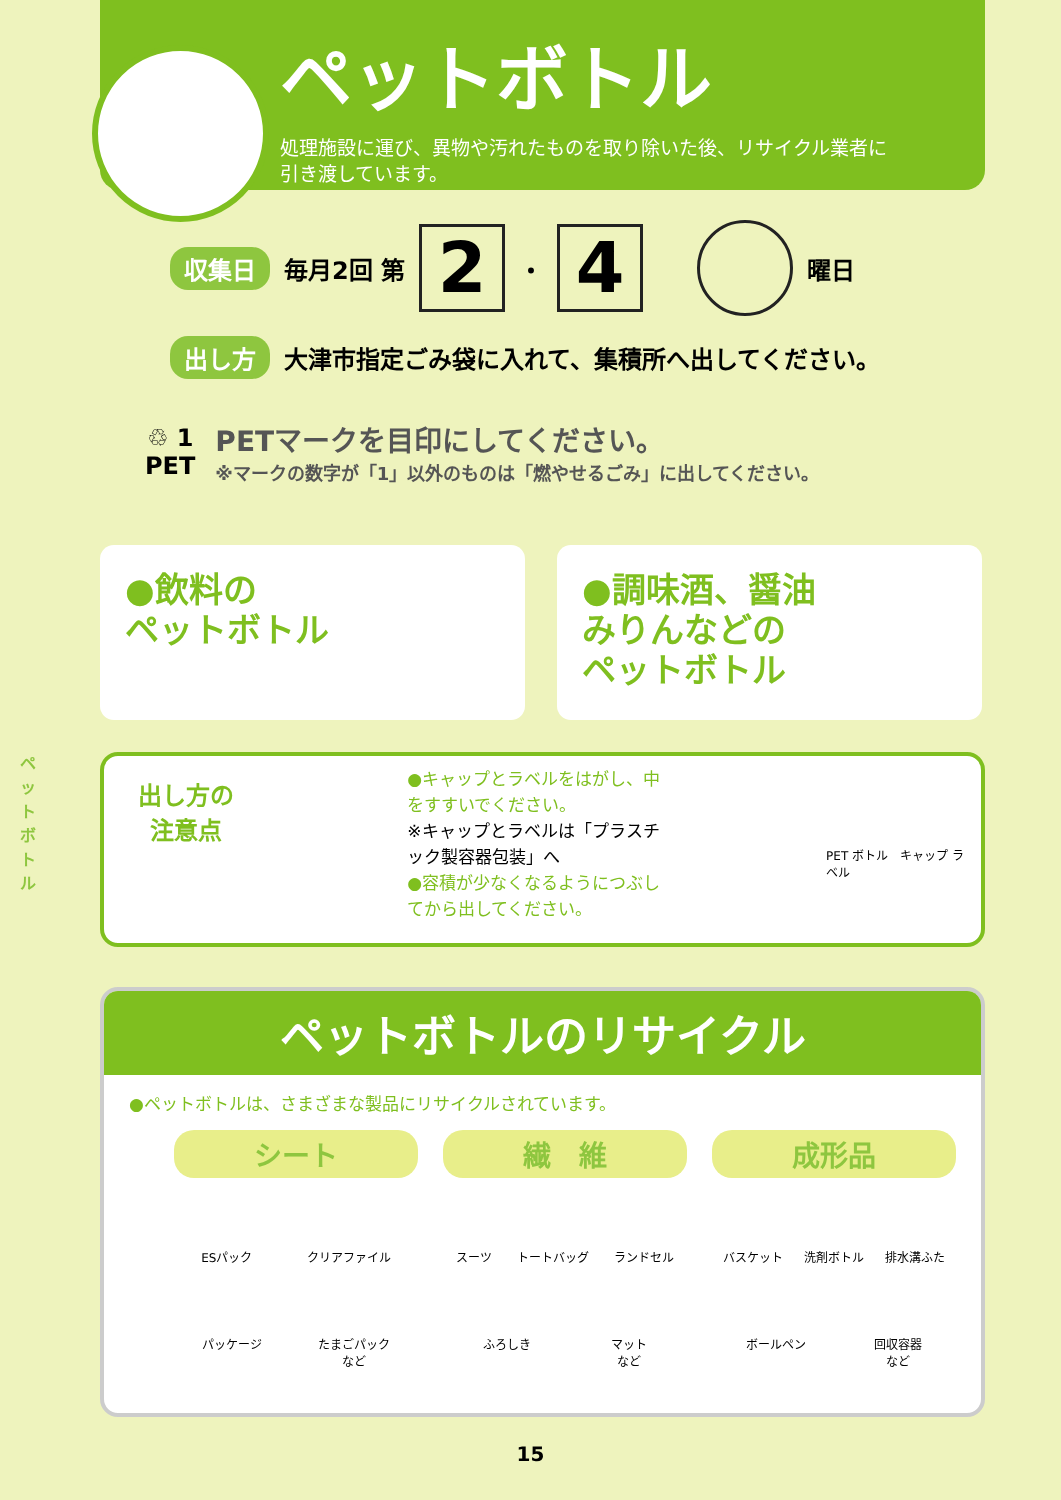ペットボトル
処理施設に運び、異物や汚れたものを取り除いた後、リサイクル業者に
引き渡しています。
収集日 毎月2回 第 2 ・ 4 曜日
出し方 大津市指定ごみ袋に入れて、集積所へ出してください。
♲ 1
PET
PETマークを目印にしてください。
※マークの数字が「1」以外のものは「燃やせるごみ」に出してください。
●飲料の
ペットボトル
●調味酒、醤油
みりんなどの
ペットボトル
ペットボトル
出し方の
注意点
●キャップとラベルをはがし、中をすすいでください。
※キャップとラベルは「プラスチック製容器包装」へ
●容積が少なくなるようにつぶしてから出してください。
PET ボトル　キャップ ラベル
ペットボトルのリサイクル
●ペットボトルは、さまざまな製品にリサイクルされています。
シート
ESパック クリアファイル
パッケージ たまごパック
など
繊　維
スーツ トートバッグ ランドセル
ふろしき マット
など
成形品
バスケット 洗剤ボトル 排水溝ふた
ボールペン 回収容器
など
15